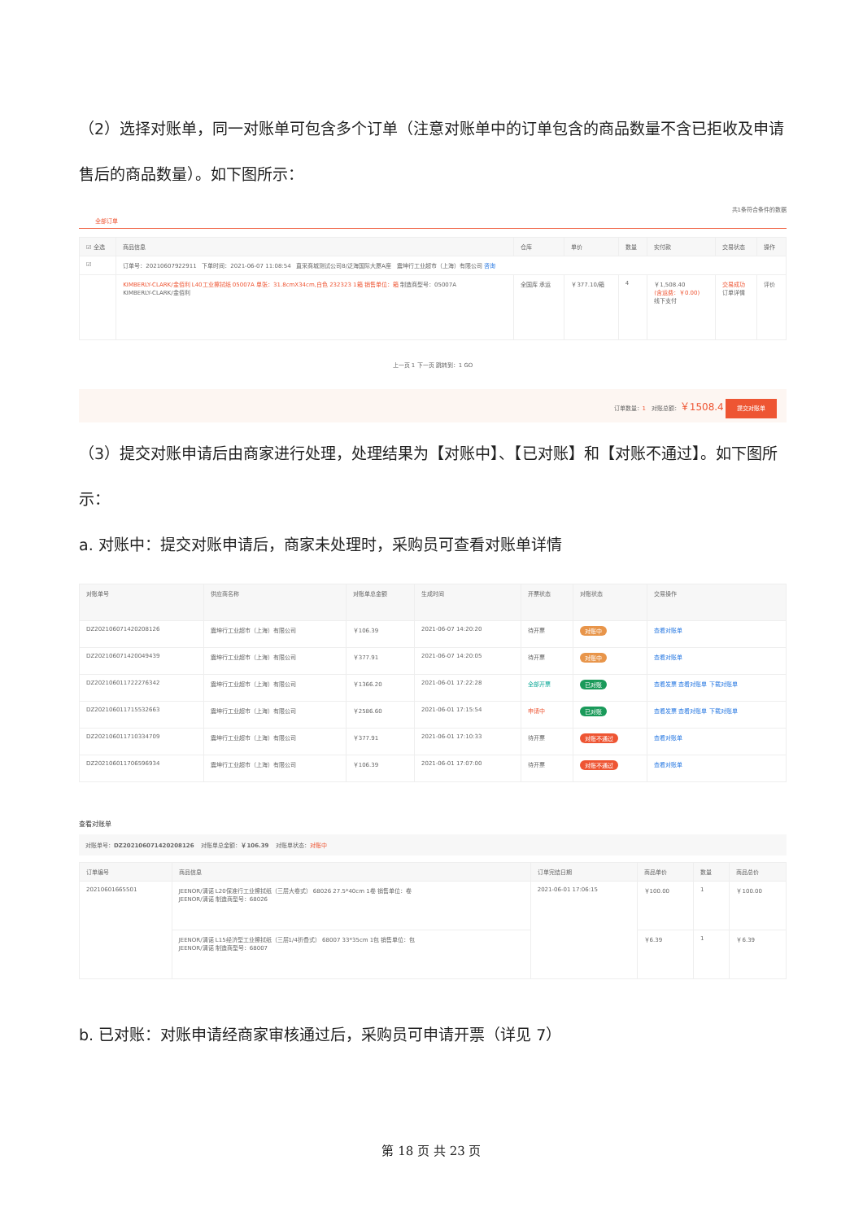（2）选择对账单，同一对账单可包含多个订单（注意对账单中的订单包含的商品数量不含已拒收及申请售后的商品数量）。如下图所示：
共1条符合条件的数据
全部订单
| ☑ 全选 | 商品信息 | 仓库 | 单价 | 数量 | 实付款 | 交易状态 | 操作 |
| --- | --- | --- | --- | --- | --- | --- | --- |
| ☑ | 订单号：20210607922911 下单时间：2021-06-07 11:08:54 直采商城测试公司8/泛海国际大厦A座 震坤行工业超市（上海）有限公司 咨询 | | | | | | |
| | KIMBERLY-CLARK/金佰利 L40工业擦拭纸 05007A 单张：31.8cmX34cm,白色 232323 1箱 销售单位：箱 制造商型号：05007A KIMBERLY-CLARK/金佰利 | 全国库 承运 | ￥377.10/箱 | 4 | ￥1,508.40 (含运费：￥0.00) 线下支付 | 交易成功 订单详情 | 评价 |
上一页 1 下一页 跳转到：1 GO
订单数量：1 对账总额：￥1508.4 提交对账单
（3）提交对账申请后由商家进行处理，处理结果为【对账中】、【已对账】和【对账不通过】。如下图所示：
a. 对账中：提交对账申请后，商家未处理时，采购员可查看对账单详情
| 对账单号 | 供应商名称 | 对账单总金额 | 生成时间 | 开票状态 | 对账状态 | 交易操作 |
| --- | --- | --- | --- | --- | --- | --- |
| DZ202106071420208126 | 震坤行工业超市（上海）有限公司 | ￥106.39 | 2021-06-07 14:20:20 | 待开票 | 对账中 | 查看对账单 |
| DZ202106071420049439 | 震坤行工业超市（上海）有限公司 | ￥377.91 | 2021-06-07 14:20:05 | 待开票 | 对账中 | 查看对账单 |
| DZ202106011722276342 | 震坤行工业超市（上海）有限公司 | ￥1366.20 | 2021-06-01 17:22:28 | 全部开票 | 已对账 | 查看发票 查看对账单 下载对账单 |
| DZ202106011715532663 | 震坤行工业超市（上海）有限公司 | ￥2586.60 | 2021-06-01 17:15:54 | 申请中 | 已对账 | 查看发票 查看对账单 下载对账单 |
| DZ202106011710334709 | 震坤行工业超市（上海）有限公司 | ￥377.91 | 2021-06-01 17:10:33 | 待开票 | 对账不通过 | 查看对账单 |
| DZ202106011706596934 | 震坤行工业超市（上海）有限公司 | ￥106.39 | 2021-06-01 17:07:00 | 待开票 | 对账不通过 | 查看对账单 |
查看对账单
对账单号：DZ202106071420208126 对账单总金额：￥106.39 对账单状态：对账中
| 订单编号 | 商品信息 | 订单完结日期 | 商品单价 | 数量 | 商品总价 |
| --- | --- | --- | --- | --- | --- |
| 20210601665501 | JEENOR/清诺 L20保准行工业擦拭纸（三层大卷式） 68026 27.5*40cm 1卷 销售单位：卷 JEENOR/清诺 制造商型号：68026 | 2021-06-01 17:06:15 | ￥100.00 | 1 | ￥100.00 |
| | JEENOR/清诺 L15经济型工业擦拭纸（三层1/4折叠式） 68007 33*35cm 1包 销售单位：包 JEENOR/清诺 制造商型号：68007 | | ￥6.39 | 1 | ￥6.39 |
b. 已对账：对账申请经商家审核通过后，采购员可申请开票（详见 7）
第 18 页 共 23 页